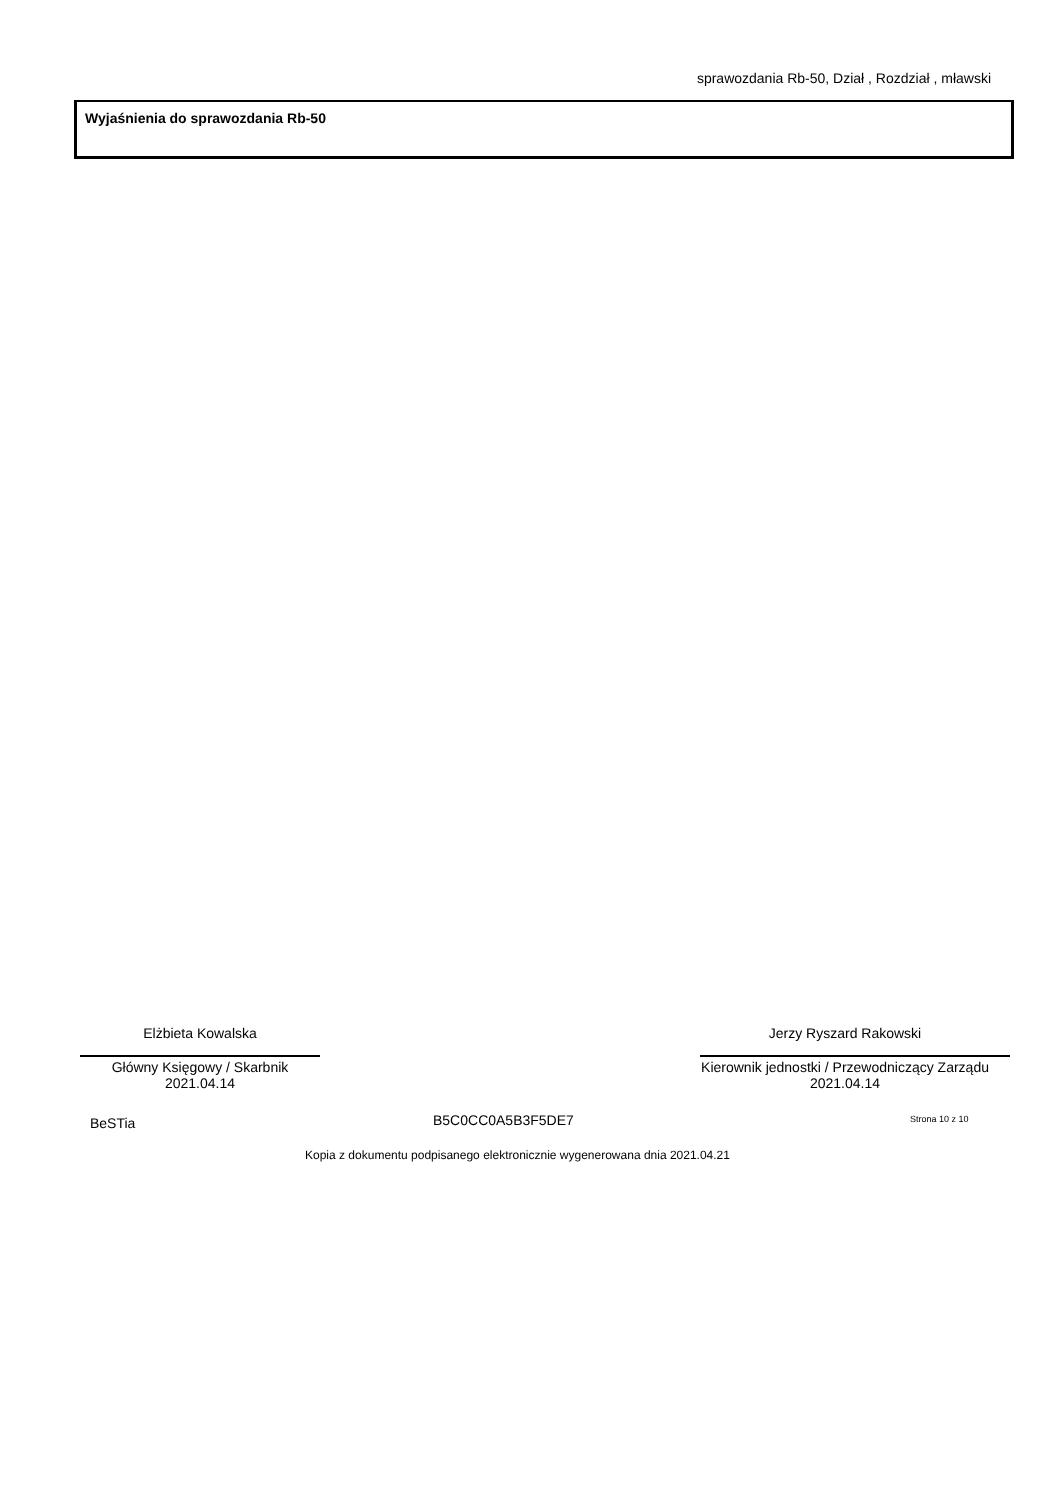sprawozdania Rb-50, Dział , Rozdział , mławski
Wyjaśnienia do sprawozdania Rb-50
Elżbieta Kowalska
Główny Księgowy / Skarbnik
2021.04.14
Jerzy Ryszard Rakowski
Kierownik jednostki / Przewodniczący Zarządu
2021.04.14
BeSTia B5C0CC0A5B3F5DE7 Strona 10 z 10
Kopia z dokumentu podpisanego elektronicznie wygenerowana dnia 2021.04.21